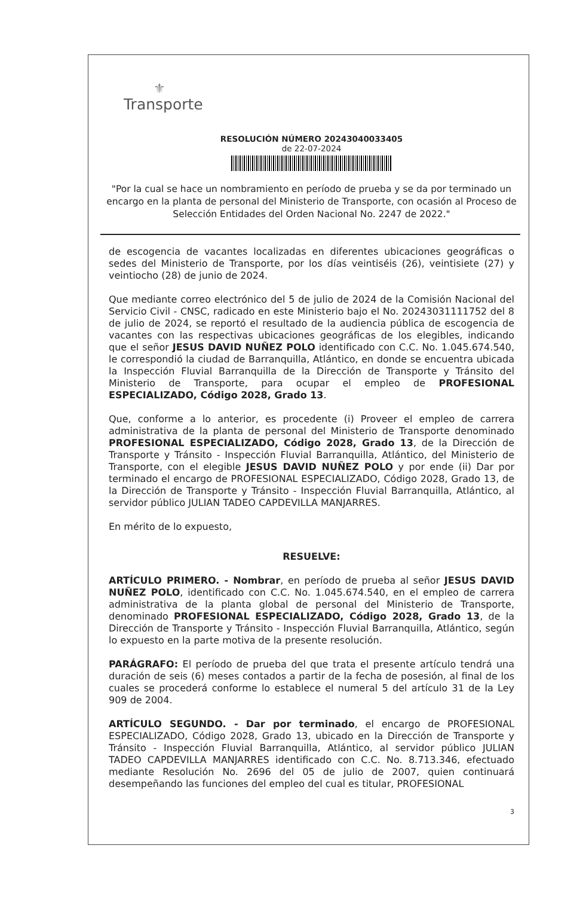⚜
Transporte
RESOLUCIÓN NÚMERO 20243040033405
de 22-07-2024
"Por la cual se hace un nombramiento en período de prueba y se da por terminado un encargo en la planta de personal del Ministerio de Transporte, con ocasión al Proceso de Selección Entidades del Orden Nacional No. 2247 de 2022."
de escogencia de vacantes localizadas en diferentes ubicaciones geográficas o sedes del Ministerio de Transporte, por los días veintiséis (26), veintisiete (27) y veintiocho (28) de junio de 2024.
Que mediante correo electrónico del 5 de julio de 2024 de la Comisión Nacional del Servicio Civil - CNSC, radicado en este Ministerio bajo el No. 20243031111752 del 8 de julio de 2024, se reportó el resultado de la audiencia pública de escogencia de vacantes con las respectivas ubicaciones geográficas de los elegibles, indicando que el señor JESUS DAVID NUÑEZ POLO identificado con C.C. No. 1.045.674.540, le correspondió la ciudad de Barranquilla, Atlántico, en donde se encuentra ubicada la Inspección Fluvial Barranquilla de la Dirección de Transporte y Tránsito del Ministerio de Transporte, para ocupar el empleo de PROFESIONAL ESPECIALIZADO, Código 2028, Grado 13.
Que, conforme a lo anterior, es procedente (i) Proveer el empleo de carrera administrativa de la planta de personal del Ministerio de Transporte denominado PROFESIONAL ESPECIALIZADO, Código 2028, Grado 13, de la Dirección de Transporte y Tránsito - Inspección Fluvial Barranquilla, Atlántico, del Ministerio de Transporte, con el elegible JESUS DAVID NUÑEZ POLO y por ende (ii) Dar por terminado el encargo de PROFESIONAL ESPECIALIZADO, Código 2028, Grado 13, de la Dirección de Transporte y Tránsito - Inspección Fluvial Barranquilla, Atlántico, al servidor público JULIAN TADEO CAPDEVILLA MANJARRES.
En mérito de lo expuesto,
RESUELVE:
ARTÍCULO PRIMERO. - Nombrar, en período de prueba al señor JESUS DAVID NUÑEZ POLO, identificado con C.C. No. 1.045.674.540, en el empleo de carrera administrativa de la planta global de personal del Ministerio de Transporte, denominado PROFESIONAL ESPECIALIZADO, Código 2028, Grado 13, de la Dirección de Transporte y Tránsito - Inspección Fluvial Barranquilla, Atlántico, según lo expuesto en la parte motiva de la presente resolución.
PARÁGRAFO: El período de prueba del que trata el presente artículo tendrá una duración de seis (6) meses contados a partir de la fecha de posesión, al final de los cuales se procederá conforme lo establece el numeral 5 del artículo 31 de la Ley 909 de 2004.
ARTÍCULO SEGUNDO. - Dar por terminado, el encargo de PROFESIONAL ESPECIALIZADO, Código 2028, Grado 13, ubicado en la Dirección de Transporte y Tránsito - Inspección Fluvial Barranquilla, Atlántico, al servidor público JULIAN TADEO CAPDEVILLA MANJARRES identificado con C.C. No. 8.713.346, efectuado mediante Resolución No. 2696 del 05 de julio de 2007, quien continuará desempeñando las funciones del empleo del cual es titular, PROFESIONAL
3